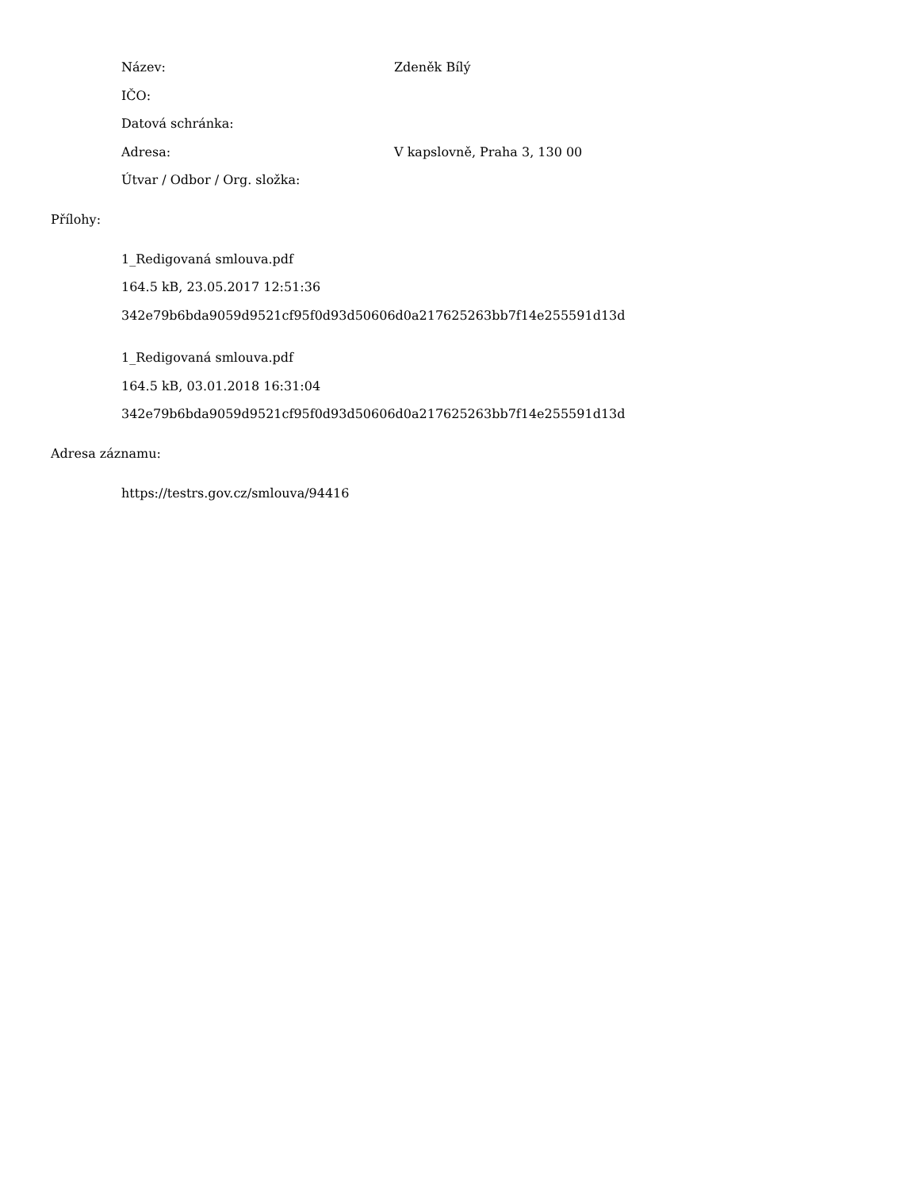Název: Zdeněk Bílý
IČO:
Datová schránka:
Adresa: V kapslovně, Praha 3, 130 00
Útvar / Odbor / Org. složka:
Přílohy:
1_Redigovaná smlouva.pdf
164.5 kB, 23.05.2017 12:51:36
342e79b6bda9059d9521cf95f0d93d50606d0a217625263bb7f14e255591d13d
1_Redigovaná smlouva.pdf
164.5 kB, 03.01.2018 16:31:04
342e79b6bda9059d9521cf95f0d93d50606d0a217625263bb7f14e255591d13d
Adresa záznamu:
https://testrs.gov.cz/smlouva/94416